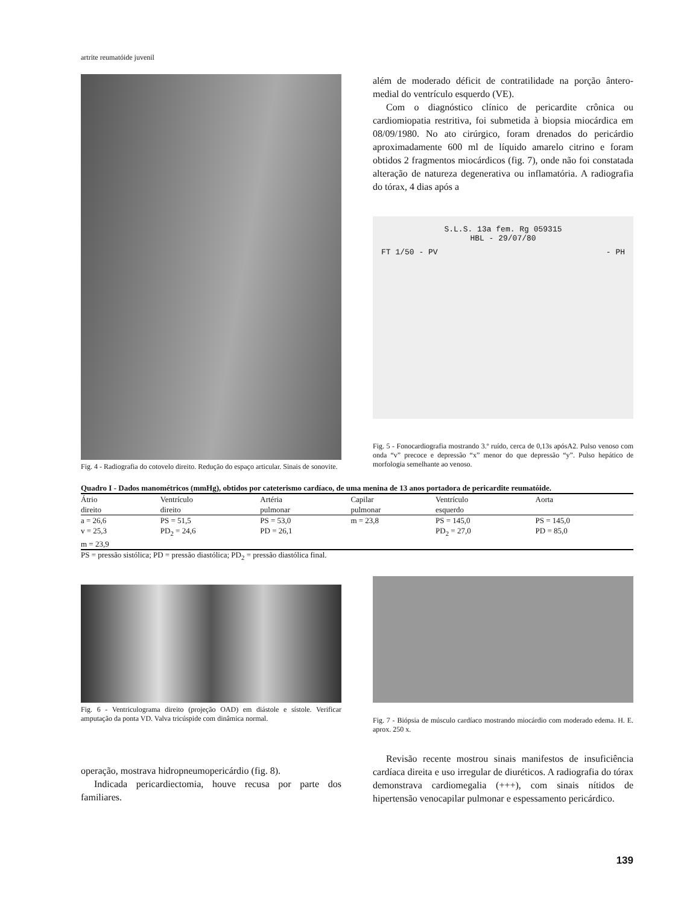artrite reumatóide juvenil
Fig. 4 - Radiografia do cotovelo direito. Redução do espaço articular. Sinais de sonovite.
além de moderado déficit de contratilidade na porção ântero-medial do ventrículo esquerdo (VE).
Com o diagnóstico clínico de pericardite crônica ou cardiomiopatia restritiva, foi submetida à biopsia miocárdica em 08/09/1980. No ato cirúrgico, foram drenados do pericárdio aproximadamente 600 ml de líquido amarelo citrino e foram obtidos 2 fragmentos miocárdicos (fig. 7), onde não foi constatada alteração de natureza degenerativa ou inflamatória. A radiografia do tórax, 4 dias após a
S.L.S. 13a fem. Rg 059315
HBL - 29/07/80
FT 1/50 - PV - PH
Fig. 5 - Fonocardiografia mostrando 3.º ruído, cerca de 0,13s apósA2. Pulso venoso com onda “v” precoce e depressão “x” menor do que depressão “y”. Pulso hepático de morfologia semelhante ao venoso.
Quadro I - Dados manométricos (mmHg), obtidos por cateterismo cardíaco, de uma menina de 13 anos portadora de pericardite reumatóide.
| Átrio direito | Ventrículo direito | Artéria pulmonar | Capilar pulmonar | Ventrículo esquerdo | Aorta |
| --- | --- | --- | --- | --- | --- |
| a = 26,6 | PS = 51,5 | PS = 53,0 | m = 23,8 | PS = 145,0 | PS = 145,0 |
| v = 25,3 | PD<sub>2</sub> = 24,6 | PD = 26,1 | | PD<sub>2</sub> = 27,0 | PD = 85,0 |
| m = 23,9 | | | | | |
PS = pressão sistólica; PD = pressão diastólica; PD<sub>2</sub> = pressão diastólica final.
Fig. 6 - Ventriculograma direito (projeção OAD) em diástole e sístole. Verificar amputação da ponta VD. Valva tricúspide com dinâmica normal.
operação, mostrava hidropneumopericárdio (fig. 8).
Indicada pericardiectomia, houve recusa por parte dos familiares.
Fig. 7 - Biópsia de músculo cardíaco mostrando miocárdio com moderado edema. H. E. aprox. 250 x.
Revisão recente mostrou sinais manifestos de insuficiência cardíaca direita e uso irregular de diuréticos. A radiografia do tórax demonstrava cardiomegalia (+++), com sinais nítidos de hipertensão venocapilar pulmonar e espessamento pericárdico.
139